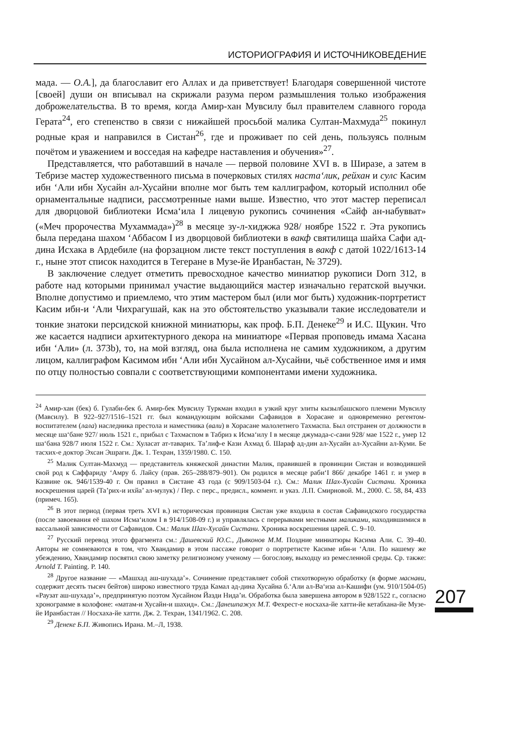ИСТОРИОГРАФИЯ И ИСТОЧНИКОВЕДЕНИЕ
мада. — О.А.], да благославит его Аллах и да приветствует! Благодаря совершенной чистоте [своей] души он вписывал на скрижали разума пером размышления только изображения доброжелательства. В то время, когда Амир-хан Мувсилу был правителем славного города Герата<sup>24</sup>, его степенство в связи с нижайшей просьбой малика Султан-Махмуда<sup>25</sup> покинул родные края и направился в Систан<sup>26</sup>, где и проживает по сей день, пользуясь полным почётом и уважением и восседая на кафедре наставления и обучения»<sup>27</sup>.
Представляется, что работавший в начале — первой половине XVI в. в Ширазе, а затем в Тебризе мастер художественного письма в почерковых стилях наста‘лик, рейхан и сулс Касим ибн ‘Али ибн Хусайн ал-Хусайни вполне мог быть тем каллиграфом, который исполнил обе орнаментальные надписи, рассмотренные нами выше. Известно, что этот мастер переписал для дворцовой библиотеки Исма‘ила I лицевую рукопись сочинения «Сайф ан-набувват» («Меч пророчества Мухаммада»)<sup>28</sup> в месяце зу-л-хиджжа 928/ ноябре 1522 г. Эта рукопись была передана шахом ‘Аббасом I из дворцовой библиотеки в вакф святилища шайха Сафи ад-дина Исхака в Ардебиле (на форзацном листе текст поступления в вакф с датой 1022/1613-14 г., ныне этот список находится в Тегеране в Музе-йе Иранбастан, № 3729).
В заключение следует отметить превосходное качество миниатюр рукописи Dorn 312, в работе над которыми принимал участие выдающийся мастер изначально гератской выучки. Вполне допустимо и приемлемо, что этим мастером был (или мог быть) художник-портретист Касим ибн-и ‘Али Чихрагушай, как на это обстоятельство указывали такие исследователи и тонкие знатоки персидской книжной миниатюры, как проф. Б.П. Денеке<sup>29</sup> и И.С. Щукин. Что же касается надписи архитектурного декора на миниатюре «Первая проповедь имама Хасана ибн ‘Али» (л. 373b), то, на мой взгляд, она была исполнена не самим художником, а другим лицом, каллиграфом Касимом ибн ‘Али ибн Хусайном ал-Хусайни, чьё собственное имя и имя по отцу полностью совпали с соответствующими компонентами имени художника.
<sup>24</sup> Амир-хан (бек) б. Гулаби-бек б. Амир-бек Мувсилу Туркман входил в узкий круг элиты кызылбашского племени Мувсилу (Мавсилу). В 922–927/1516–1521 гг. был командующим войсками Сафавидов в Хорасане и одновременно регентом-воспитателем (лала) наследника престола и наместника (вали) в Хорасане малолетнего Тахмаспа. Был отстранен от должности в месяце ша‘бане 927/ июль 1521 г., прибыл с Тахмаспом в Табриз к Исма‘илу I в месяце джумада-с-сани 928/ мае 1522 г., умер 12 ша‘бана 928/7 июля 1522 г. См.: Хуласат ат-таварих. Та’лиф-е Кази Ахмад б. Шараф ад-дин ал-Хусайн ал-Хусайни ал-Куми. Бе тасхих-е доктор Эхсан Эшраги. Дж. 1. Техран, 1359/1980. С. 150.
<sup>25</sup> Малик Султан-Махмуд — представитель княжеской династии Малик, правившей в провинции Систан и возводившей свой род к Саффариду ‘Амру б. Лайсу (прав. 265–288/879–901). Он родился в месяце раби‘I 866/ декабре 1461 г. и умер в Казвине ок. 946/1539-40 г. Он правил в Систане 43 года (с 909/1503-04 г.). См.: Малик Шах-Хусайн Систани. Хроника воскрешения царей (Та’рих-и ихйа’ ал-мулук) / Пер. с перс., предисл., коммент. и указ. Л.П. Смирновой. М., 2000. С. 58, 84, 433 (примеч. 165).
<sup>26</sup> В этот период (первая треть XVI в.) историческая провинция Систан уже входила в состав Сафавидского государства (после завоевания её шахом Исма‘илом I в 914/1508-09 г.) и управлялась с перерывами местными маликами, находившимися в вассальной зависимости от Сафавидов. См.: Малик Шах-Хусайн Систани. Хроника воскрешения царей. С. 9–10.
<sup>27</sup> Русский перевод этого фрагмента см.: Дашевский Ю.С., Дьяконов М.М. Поздние миниатюры Касима Али. С. 39–40. Авторы не сомневаются в том, что Хвандамир в этом пассаже говорит о портретисте Касиме ибн-и ‘Али. По нашему же убеждению, Хвандамир посвятил свою заметку религиозному ученому — богослову, выходцу из ремесленной среды. Ср. также: Arnold T. Painting. P. 140.
<sup>28</sup> Другое название — «Машхад аш-шухада’». Сочинение представляет собой стихотворную обработку (в форме маснави, содержит десять тысяч бейтов) широко известного труда Камал ад-дина Хусайна б.‘Али ал-Ва‘иза ал-Кашифи (ум. 910/1504-05) «Раузат аш-шухада’», предпринятую поэтом Хусайном Йазди Нида’и. Обработка была завершена автором в 928/1522 г., согласно хронограмме в колофоне: «матам-и Хусайн-и шахид». См.: Данешпажух М.Т. Фехрест-е носхаха-йе хатти-йе кетабхана-йе Музе-йе Иранбастан // Носхаха-йе хатти. Дж. 2. Техран, 1341/1962. С. 208.
<sup>29</sup> Денеке Б.П. Живопись Ирана. М.–Л, 1938.
207